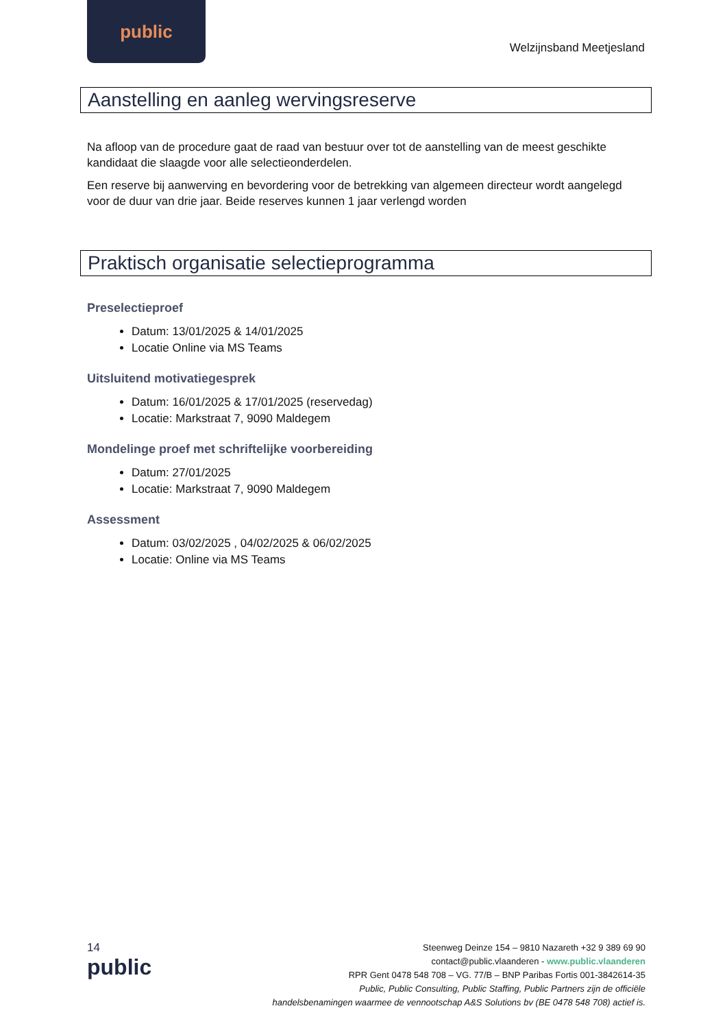public
Welzijnsband Meetjesland
Aanstelling en aanleg wervingsreserve
Na afloop van de procedure gaat de raad van bestuur over tot de aanstelling van de meest geschikte kandidaat die slaagde voor alle selectieonderdelen.
Een reserve bij aanwerving en bevordering voor de betrekking van algemeen directeur wordt aangelegd voor de duur van drie jaar. Beide reserves kunnen 1 jaar verlengd worden
Praktisch organisatie selectieprogramma
Preselectieproef
Datum: 13/01/2025 & 14/01/2025
Locatie Online via MS Teams
Uitsluitend motivatiegesprek
Datum: 16/01/2025 & 17/01/2025 (reservedag)
Locatie: Markstraat 7, 9090 Maldegem
Mondelinge proef met schriftelijke voorbereiding
Datum: 27/01/2025
Locatie: Markstraat 7, 9090 Maldegem
Assessment
Datum: 03/02/2025 , 04/02/2025 & 06/02/2025
Locatie: Online via MS Teams
14
public
Steenweg Deinze 154 – 9810 Nazareth +32 9 389 69 90
contact@public.vlaanderen - www.public.vlaanderen
RPR Gent 0478 548 708 – VG. 77/B – BNP Paribas Fortis 001-3842614-35
Public, Public Consulting, Public Staffing, Public Partners zijn de officiële
handelsbenamingen waarmee de vennootschap A&S Solutions bv (BE 0478 548 708) actief is.